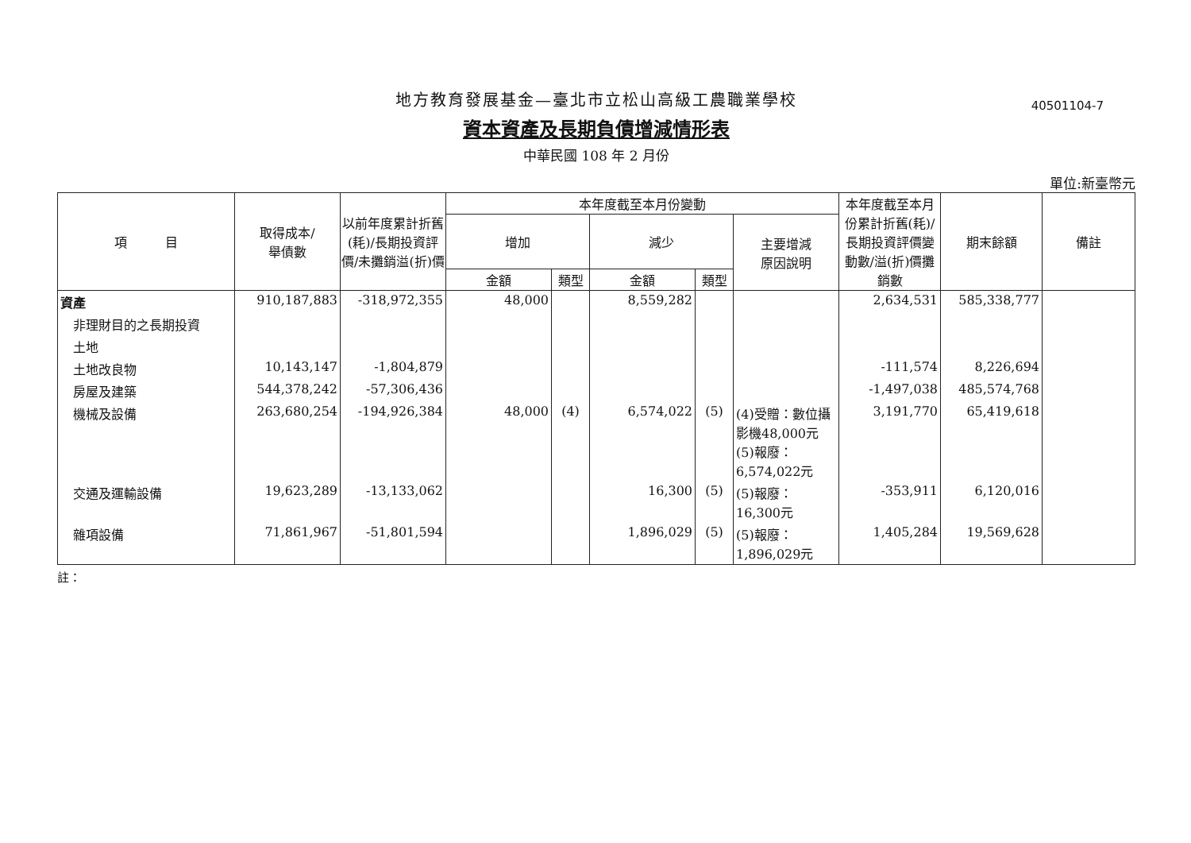地方教育發展基金—臺北市立松山高級工農職業學校
40501104-7
資本資產及長期負債增減情形表
中華民國 108 年 2 月份
單位:新臺幣元
| 項 目 | 取得成本/ 舉債數 | 以前年度累計折舊(耗)/長期投資評價/未攤銷溢(折)價 | 本年度截至本月份變動 | | | | | 本年度截至本月份累計折舊(耗)/長期投資評價變動數/溢(折)價攤銷數 | 期末餘額 | 備註 |
| --- | --- | --- | --- | --- | --- | --- | --- | --- | --- | --- |
| | | | 增加 | | 減少 | | 主要增減 原因說明 | | | |
| | | | 金額 | 類型 | 金額 | 類型 | | | | |
| 資產 | 910,187,883 | -318,972,355 | 48,000 | | 8,559,282 | | | 2,634,531 | 585,338,777 | |
| 非理財目的之長期投資 | | | | | | | | | | |
| 土地 | | | | | | | | | | |
| 土地改良物 | 10,143,147 | -1,804,879 | | | | | | -111,574 | 8,226,694 | |
| 房屋及建築 | 544,378,242 | -57,306,436 | | | | | | -1,497,038 | 485,574,768 | |
| 機械及設備 | 263,680,254 | -194,926,384 | 48,000 | (4) | 6,574,022 | (5) | (4)受贈：數位攝影機48,000元(5)報廢：6,574,022元 | 3,191,770 | 65,419,618 | |
| 交通及運輸設備 | 19,623,289 | -13,133,062 | | | 16,300 | (5) | (5)報廢：16,300元 | -353,911 | 6,120,016 | |
| 雜項設備 | 71,861,967 | -51,801,594 | | | 1,896,029 | (5) | (5)報廢：1,896,029元 | 1,405,284 | 19,569,628 | |
註：